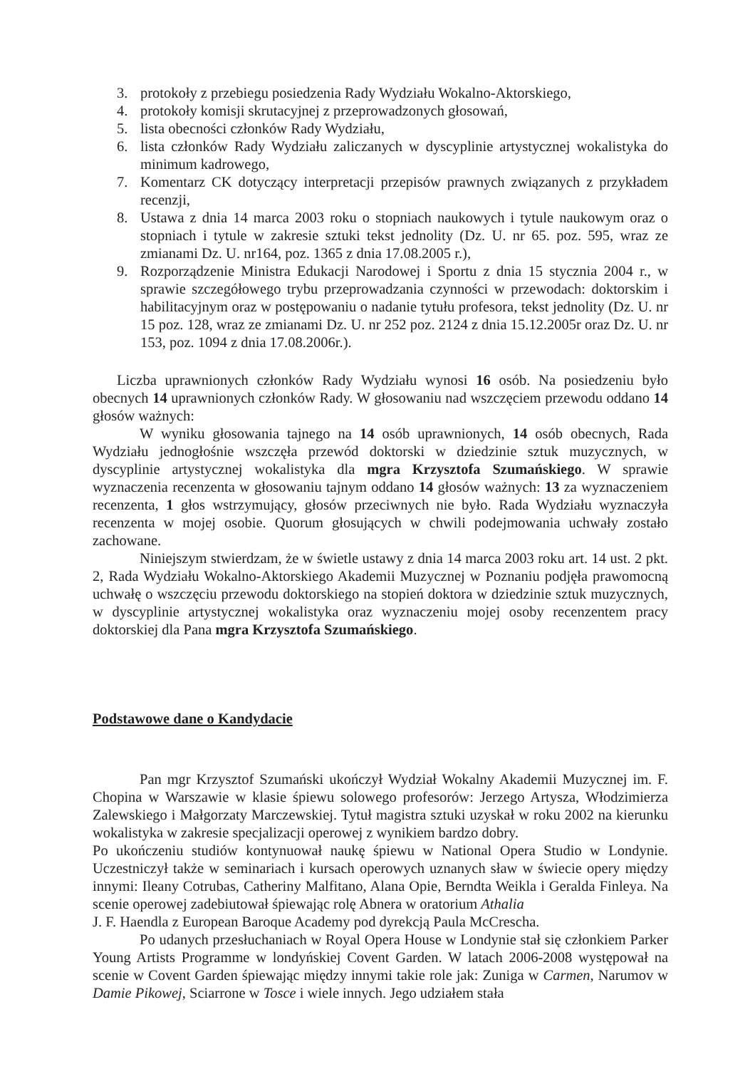3. protokoły z przebiegu posiedzenia Rady Wydziału Wokalno-Aktorskiego,
4. protokoły komisji skrutacyjnej z przeprowadzonych głosowań,
5. lista obecności członków Rady Wydziału,
6. lista członków Rady Wydziału zaliczanych w dyscyplinie artystycznej wokalistyka do minimum kadrowego,
7. Komentarz CK dotyczący interpretacji przepisów prawnych związanych z przykładem recenzji,
8. Ustawa z dnia 14 marca 2003 roku o stopniach naukowych i tytule naukowym oraz o stopniach i tytule w zakresie sztuki tekst jednolity (Dz. U. nr 65. poz. 595, wraz ze zmianami Dz. U. nr164, poz. 1365 z dnia 17.08.2005 r.),
9. Rozporządzenie Ministra Edukacji Narodowej i Sportu z dnia 15 stycznia 2004 r., w sprawie szczegółowego trybu przeprowadzania czynności w przewodach: doktorskim i habilitacyjnym oraz w postępowaniu o nadanie tytułu profesora, tekst jednolity (Dz. U. nr 15 poz. 128, wraz ze zmianami Dz. U. nr 252 poz. 2124 z dnia 15.12.2005r oraz Dz. U. nr 153, poz. 1094 z dnia 17.08.2006r.).
Liczba uprawnionych członków Rady Wydziału wynosi 16 osób. Na posiedzeniu było obecnych 14 uprawnionych członków Rady. W głosowaniu nad wszczęciem przewodu oddano 14 głosów ważnych:
W wyniku głosowania tajnego na 14 osób uprawnionych, 14 osób obecnych, Rada Wydziału jednogłośnie wszczęła przewód doktorski w dziedzinie sztuk muzycznych, w dyscyplinie artystycznej wokalistyka dla mgra Krzysztofa Szumańskiego. W sprawie wyznaczenia recenzenta w głosowaniu tajnym oddano 14 głosów ważnych: 13 za wyznaczeniem recenzenta, 1 głos wstrzymujący, głosów przeciwnych nie było. Rada Wydziału wyznaczyła recenzenta w mojej osobie. Quorum głosujących w chwili podejmowania uchwały zostało zachowane.
Niniejszym stwierdzam, że w świetle ustawy z dnia 14 marca 2003 roku art. 14 ust. 2 pkt. 2, Rada Wydziału Wokalno-Aktorskiego Akademii Muzycznej w Poznaniu podjęła prawomocną uchwałę o wszczęciu przewodu doktorskiego na stopień doktora w dziedzinie sztuk muzycznych, w dyscyplinie artystycznej wokalistyka oraz wyznaczeniu mojej osoby recenzentem pracy doktorskiej dla Pana mgra Krzysztofa Szumańskiego.
Podstawowe dane o Kandydacie
Pan mgr Krzysztof Szumański ukończył Wydział Wokalny Akademii Muzycznej im. F. Chopina w Warszawie w klasie śpiewu solowego profesorów: Jerzego Artysza, Włodzimierza Zalewskiego i Małgorzaty Marczewskiej. Tytuł magistra sztuki uzyskał w roku 2002 na kierunku wokalistyka w zakresie specjalizacji operowej z wynikiem bardzo dobry.
Po ukończeniu studiów kontynuował naukę śpiewu w National Opera Studio w Londynie. Uczestniczył także w seminariach i kursach operowych uznanych sław w świecie opery między innymi: Ileany Cotrubas, Catheriny Malfitano, Alana Opie, Berndta Weikla i Geralda Finleya. Na scenie operowej zadebiutował śpiewając rolę Abnera w oratorium Athalia
J. F. Haendla z European Baroque Academy pod dyrekcją Paula McCrescha.
Po udanych przesłuchaniach w Royal Opera House w Londynie stał się członkiem Parker Young Artists Programme w londyńskiej Covent Garden. W latach 2006-2008 występował na scenie w Covent Garden śpiewając między innymi takie role jak: Zuniga w Carmen, Narumov w Damie Pikowej, Sciarrone w Tosce i wiele innych. Jego udziałem stała